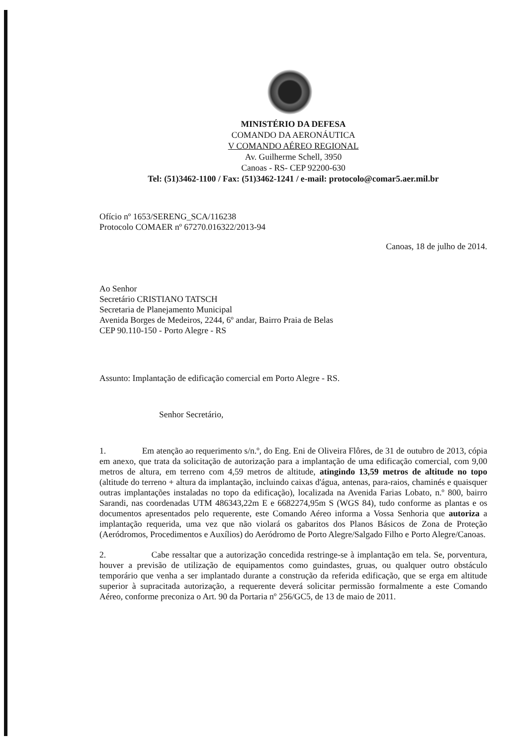MINISTÉRIO DA DEFESA
COMANDO DA AERONÁUTICA
V COMANDO AÉREO REGIONAL
Av. Guilherme Schell, 3950
Canoas - RS- CEP 92200-630
Tel: (51)3462-1100 / Fax: (51)3462-1241 / e-mail: protocolo@comar5.aer.mil.br
Ofício nº 1653/SERENG_SCA/116238
Protocolo COMAER nº 67270.016322/2013-94
Canoas, 18 de julho de 2014.
Ao Senhor
Secretário CRISTIANO TATSCH
Secretaria de Planejamento Municipal
Avenida Borges de Medeiros, 2244, 6º andar, Bairro Praia de Belas
CEP 90.110-150 - Porto Alegre - RS
Assunto: Implantação de edificação comercial em Porto Alegre - RS.
Senhor Secretário,
1. Em atenção ao requerimento s/n.º, do Eng. Eni de Oliveira Flôres, de 31 de outubro de 2013, cópia em anexo, que trata da solicitação de autorização para a implantação de uma edificação comercial, com 9,00 metros de altura, em terreno com 4,59 metros de altitude, atingindo 13,59 metros de altitude no topo (altitude do terreno + altura da implantação, incluindo caixas d'água, antenas, para-raios, chaminés e quaisquer outras implantações instaladas no topo da edificação), localizada na Avenida Farias Lobato, n.º 800, bairro Sarandi, nas coordenadas UTM 486343,22m E e 6682274,95m S (WGS 84), tudo conforme as plantas e os documentos apresentados pelo requerente, este Comando Aéreo informa a Vossa Senhoria que autoriza a implantação requerida, uma vez que não violará os gabaritos dos Planos Básicos de Zona de Proteção (Aeródromos, Procedimentos e Auxílios) do Aeródromo de Porto Alegre/Salgado Filho e Porto Alegre/Canoas.
2. Cabe ressaltar que a autorização concedida restringe-se à implantação em tela. Se, porventura, houver a previsão de utilização de equipamentos como guindastes, gruas, ou qualquer outro obstáculo temporário que venha a ser implantado durante a construção da referida edificação, que se erga em altitude superior à supracitada autorização, a requerente deverá solicitar permissão formalmente a este Comando Aéreo, conforme preconiza o Art. 90 da Portaria nº 256/GC5, de 13 de maio de 2011.